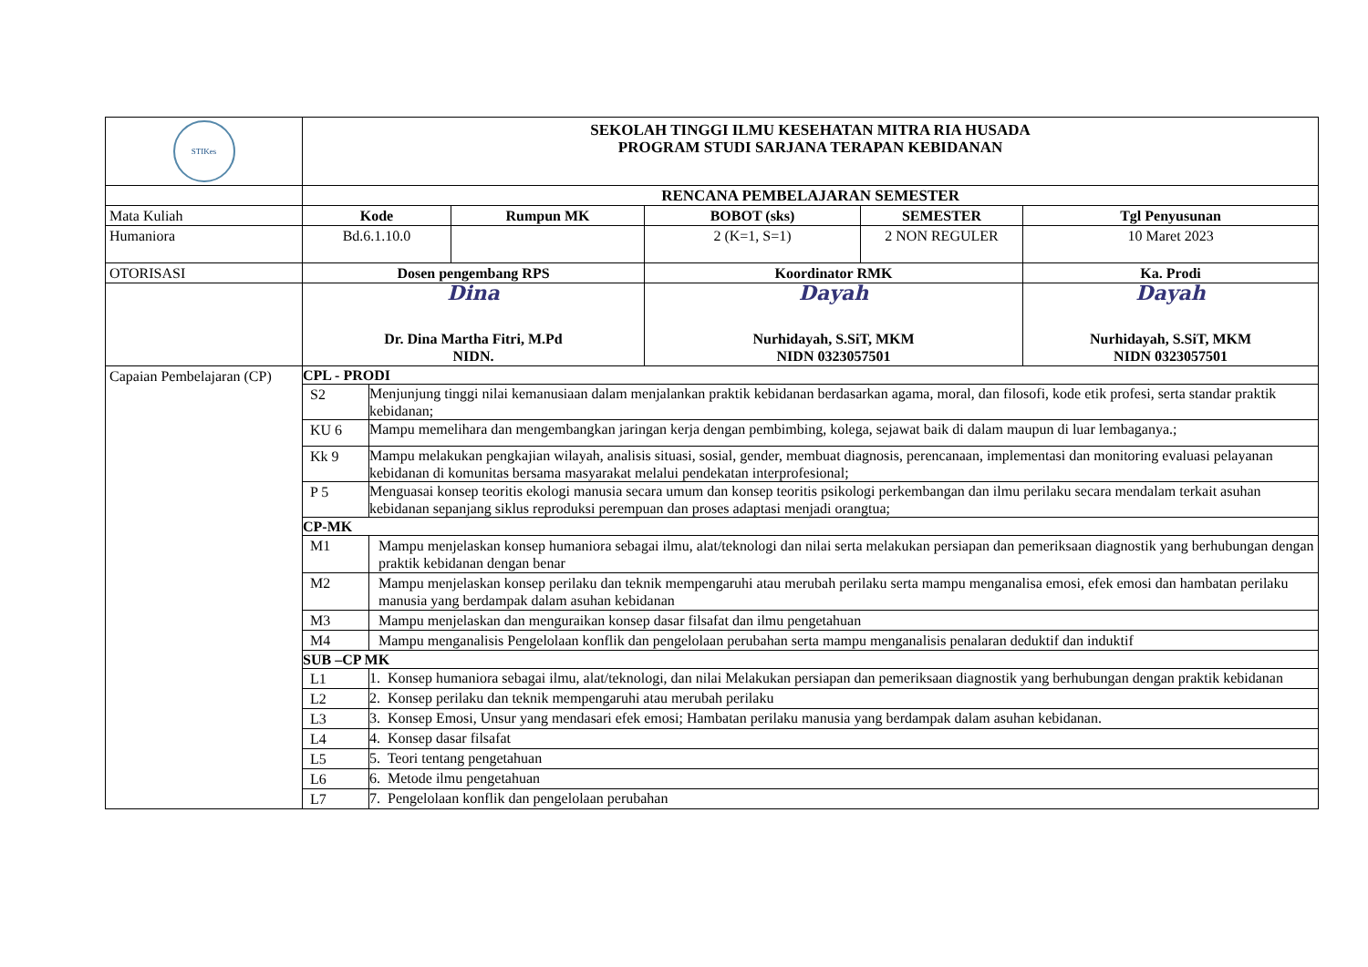| STIKes | SEKOLAH TINGGI ILMU KESEHATAN MITRA RIA HUSADA PROGRAM STUDI SARJANA TERAPAN KEBIDANAN | | | | | |
| | RENCANA PEMBELAJARAN SEMESTER | | | | | |
| Mata Kuliah | Kode | | Rumpun MK | BOBOT (sks) | SEMESTER | Tgl Penyusunan |
| Humaniora | Bd.6.1.10.0 | | | 2 (K=1, S=1) | 2 NON REGULER | 10 Maret 2023 |
| OTORISASI | Dosen pengembang RPS | | | Koordinator RMK | | Ka. Prodi |
| | Dina Dr. Dina Martha Fitri, M.Pd NIDN. | | | Dayah Nurhidayah, S.SiT, MKM NIDN 0323057501 | | Dayah Nurhidayah, S.SiT, MKM NIDN 0323057501 |
| Capaian Pembelajaran (CP) | CPL - PRODI | | | | | |
| | S2 | Menjunjung tinggi nilai kemanusiaan dalam menjalankan praktik kebidanan berdasarkan agama, moral, dan filosofi, kode etik profesi, serta standar praktik kebidanan; | | | | |
| | KU 6 | Mampu memelihara dan mengembangkan jaringan kerja dengan pembimbing, kolega, sejawat baik di dalam maupun di luar lembaganya.; | | | | |
| | Kk 9 | Mampu melakukan pengkajian wilayah, analisis situasi, sosial, gender, membuat diagnosis, perencanaan, implementasi dan monitoring evaluasi pelayanan kebidanan di komunitas bersama masyarakat melalui pendekatan interprofesional; | | | | |
| | P 5 | Menguasai konsep teoritis ekologi manusia secara umum dan konsep teoritis psikologi perkembangan dan ilmu perilaku secara mendalam terkait asuhan kebidanan sepanjang siklus reproduksi perempuan dan proses adaptasi menjadi orangtua; | | | | |
| | CP-MK | | | | | |
| | M1 | Mampu menjelaskan konsep humaniora sebagai ilmu, alat/teknologi dan nilai serta melakukan persiapan dan pemeriksaan diagnostik yang berhubungan dengan praktik kebidanan dengan benar | | | | |
| | M2 | Mampu menjelaskan konsep perilaku dan teknik mempengaruhi atau merubah perilaku serta mampu menganalisa emosi, efek emosi dan hambatan perilaku manusia yang berdampak dalam asuhan kebidanan | | | | |
| | M3 | Mampu menjelaskan dan menguraikan konsep dasar filsafat dan ilmu pengetahuan | | | | |
| | M4 | Mampu menganalisis Pengelolaan konflik dan pengelolaan perubahan serta mampu menganalisis penalaran deduktif dan induktif | | | | |
| | SUB –CP MK | | | | | |
| | L1 | 1. Konsep humaniora sebagai ilmu, alat/teknologi, dan nilai Melakukan persiapan dan pemeriksaan diagnostik yang berhubungan dengan praktik kebidanan | | | | |
| | L2 | 2. Konsep perilaku dan teknik mempengaruhi atau merubah perilaku | | | | |
| | L3 | 3. Konsep Emosi, Unsur yang mendasari efek emosi; Hambatan perilaku manusia yang berdampak dalam asuhan kebidanan. | | | | |
| | L4 | 4. Konsep dasar filsafat | | | | |
| | L5 | 5. Teori tentang pengetahuan | | | | |
| | L6 | 6. Metode ilmu pengetahuan | | | | |
| | L7 | 7. Pengelolaan konflik dan pengelolaan perubahan | | | | |